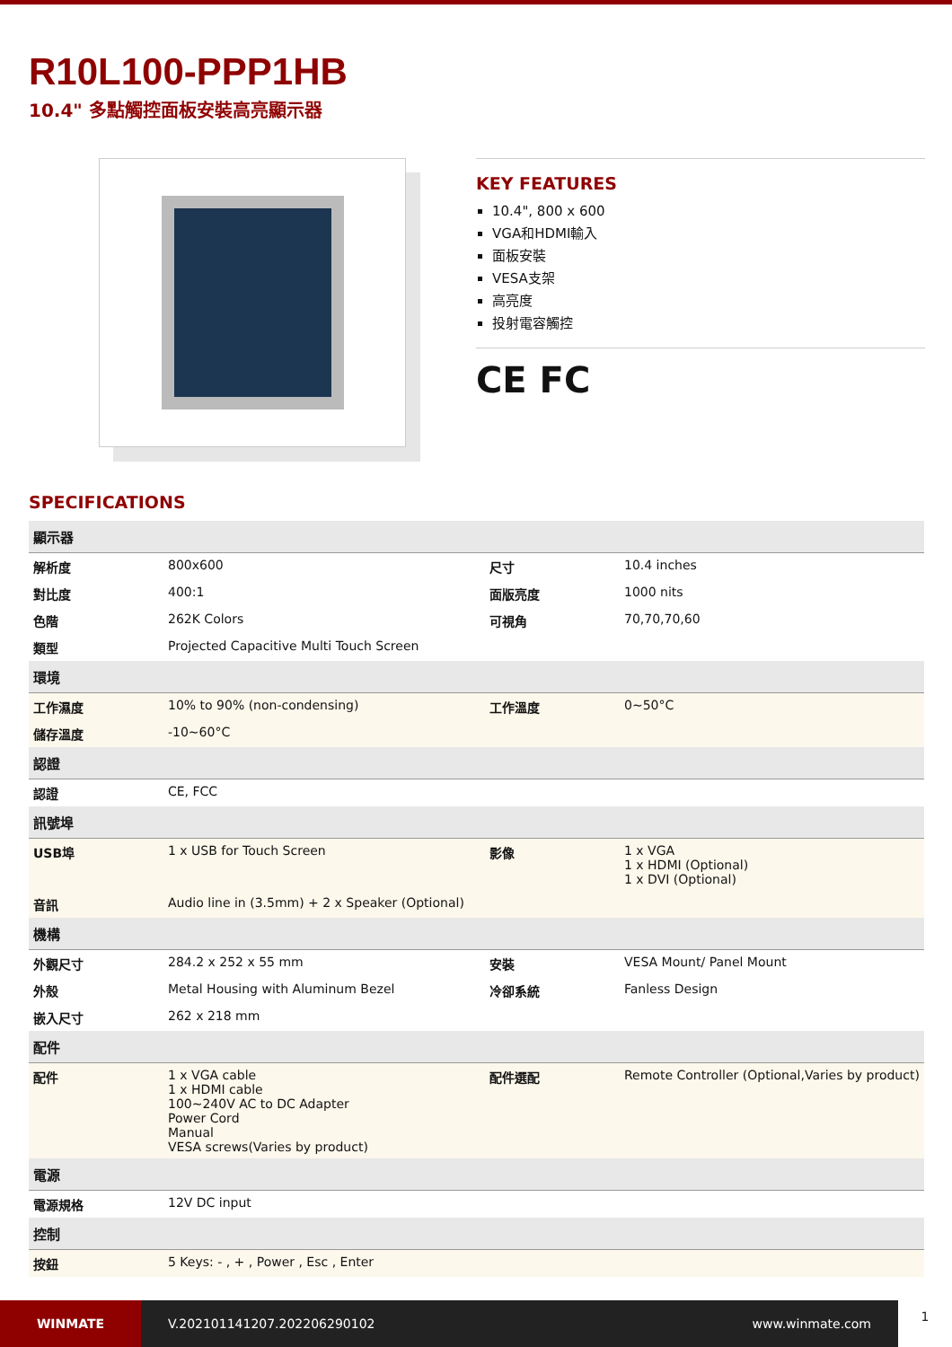R10L100-PPP1HB
10.4" 多點觸控面板安裝高亮顯示器
KEY FEATURES
10.4", 800 x 600
VGA和HDMI輸入
面板安裝
VESA支架
高亮度
投射電容觸控
CE FC
SPECIFICATIONS
| 顯示器 | | | |
| 解析度 | 800x600 | 尺寸 | 10.4 inches |
| 對比度 | 400:1 | 面版亮度 | 1000 nits |
| 色階 | 262K Colors | 可視角 | 70,70,70,60 |
| 類型 | Projected Capacitive Multi Touch Screen | | |
| 環境 | | | |
| 工作濕度 | 10% to 90% (non-condensing) | 工作溫度 | 0~50°C |
| 儲存溫度 | -10~60°C | | |
| 認證 | | | |
| 認證 | CE, FCC | | |
| 訊號埠 | | | |
| USB埠 | 1 x USB for Touch Screen | 影像 | 1 x VGA 1 x HDMI (Optional) 1 x DVI (Optional) |
| 音訊 | Audio line in (3.5mm) + 2 x Speaker (Optional) | | |
| 機構 | | | |
| 外觀尺寸 | 284.2 x 252 x 55 mm | 安裝 | VESA Mount/ Panel Mount |
| 外殼 | Metal Housing with Aluminum Bezel | 冷卻系統 | Fanless Design |
| 嵌入尺寸 | 262 x 218 mm | | |
| 配件 | | | |
| 配件 | 1 x VGA cable 1 x HDMI cable 100~240V AC to DC Adapter Power Cord Manual VESA screws(Varies by product) | 配件選配 | Remote Controller (Optional,Varies by product) |
| 電源 | | | |
| 電源規格 | 12V DC input | | |
| 控制 | | | |
| 按鈕 | 5 Keys: - , + , Power , Esc , Enter | | |
WINMATE
V.202101141207.202206290102 www.winmate.com
1